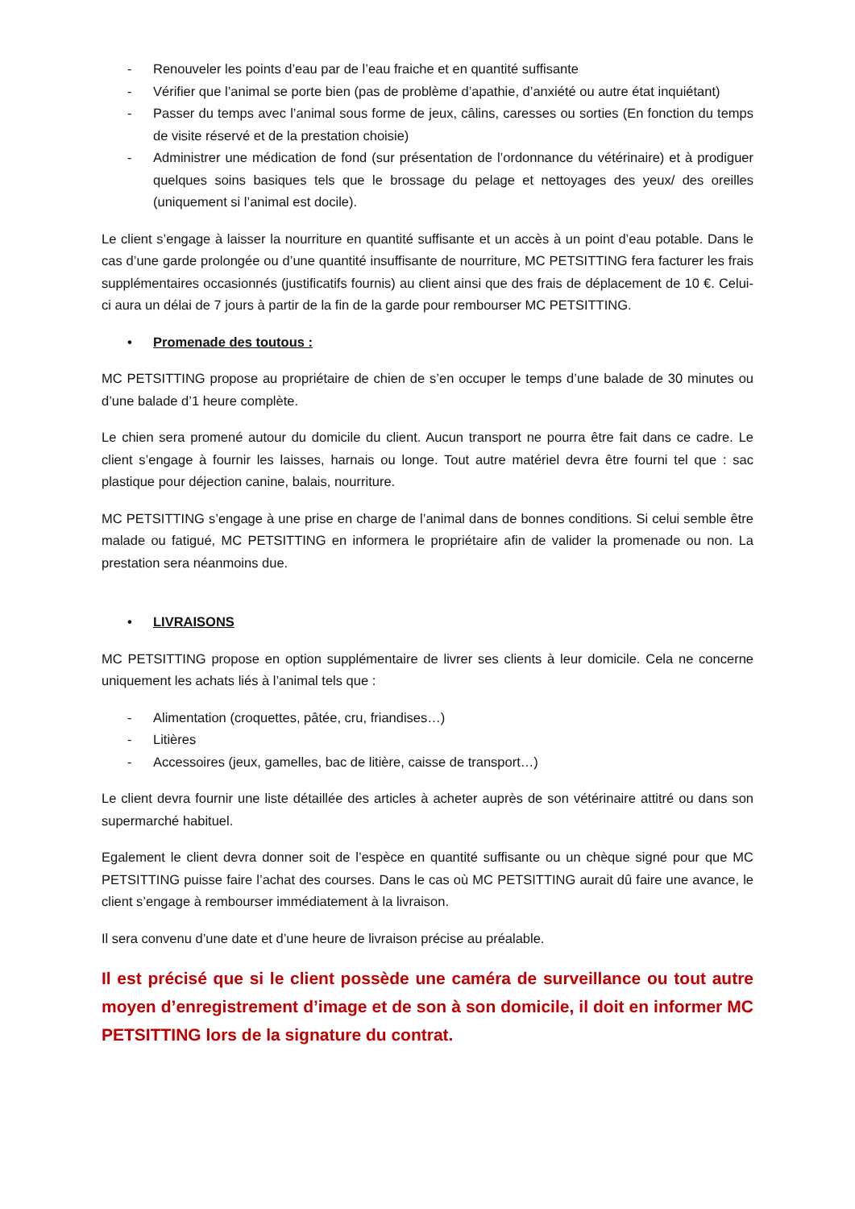- Renouveler les points d’eau par de l’eau fraiche et en quantité suffisante
- Vérifier que l’animal se porte bien (pas de problème d’apathie, d’anxiété ou autre état inquiétant)
- Passer du temps avec l’animal sous forme de jeux, câlins, caresses ou sorties (En fonction du temps de visite réservé et de la prestation choisie)
- Administrer une médication de fond (sur présentation de l’ordonnance du vétérinaire) et à prodiguer quelques soins basiques tels que le brossage du pelage et nettoyages des yeux/ des oreilles (uniquement si l’animal est docile).
Le client s’engage à laisser la nourriture en quantité suffisante et un accès à un point d’eau potable. Dans le cas d’une garde prolongée ou d’une quantité insuffisante de nourriture, MC PETSITTING fera facturer les frais supplémentaires occasionnés (justificatifs fournis) au client ainsi que des frais de déplacement de 10 €. Celui-ci aura un délai de 7 jours à partir de la fin de la garde pour rembourser MC PETSITTING.
• Promenade des toutous :
MC PETSITTING propose au propriétaire de chien de s’en occuper le temps d’une balade de 30 minutes ou d’une balade d’1 heure complète.
Le chien sera promené autour du domicile du client. Aucun transport ne pourra être fait dans ce cadre. Le client s’engage à fournir les laisses, harnais ou longe. Tout autre matériel devra être fourni tel que : sac plastique pour déjection canine, balais, nourriture.
MC PETSITTING s’engage à une prise en charge de l’animal dans de bonnes conditions. Si celui semble être malade ou fatigué, MC PETSITTING en informera le propriétaire afin de valider la promenade ou non. La prestation sera néanmoins due.
• LIVRAISONS
MC PETSITTING propose en option supplémentaire de livrer ses clients à leur domicile. Cela ne concerne uniquement les achats liés à l’animal tels que :
- Alimentation (croquettes, pâtée, cru, friandises…)
- Litières
- Accessoires (jeux, gamelles, bac de litière, caisse de transport…)
Le client devra fournir une liste détaillée des articles à acheter auprès de son vétérinaire attitré ou dans son supermarché habituel.
Egalement le client devra donner soit de l’espèce en quantité suffisante ou un chèque signé pour que MC PETSITTING puisse faire l’achat des courses. Dans le cas où MC PETSITTING aurait dû faire une avance, le client s’engage à rembourser immédiatement à la livraison.
Il sera convenu d’une date et d’une heure de livraison précise au préalable.
Il est précisé que si le client possède une caméra de surveillance ou tout autre moyen d’enregistrement d’image et de son à son domicile, il doit en informer MC PETSITTING lors de la signature du contrat.